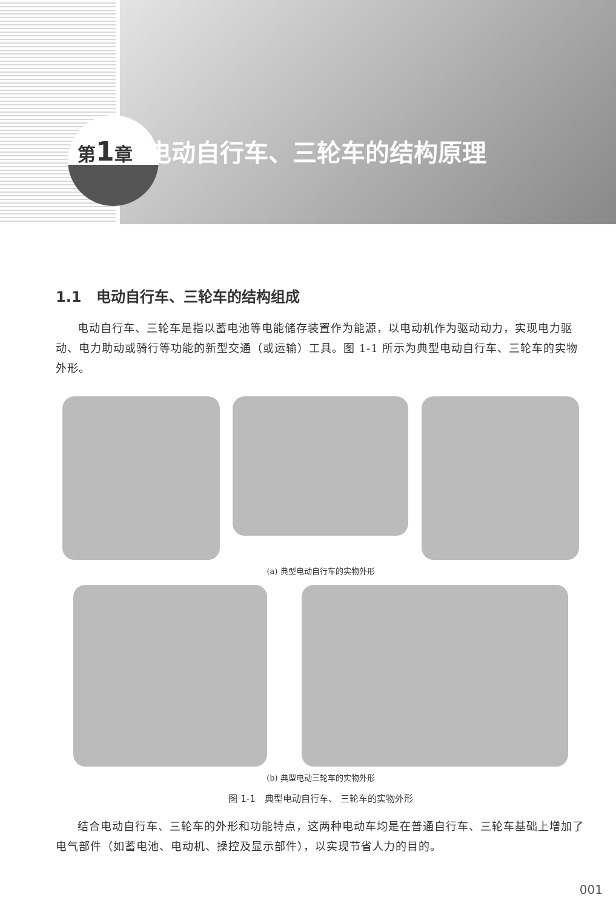第1章 电动自行车、三轮车的结构原理
1.1　电动自行车、三轮车的结构组成
电动自行车、三轮车是指以蓄电池等电能储存装置作为能源，以电动机作为驱动动力，实现电力驱动、电力助动或骑行等功能的新型交通（或运输）工具。图 1-1 所示为典型电动自行车、三轮车的实物外形。
(a) 典型电动自行车的实物外形
(b) 典型电动三轮车的实物外形
图 1-1　典型电动自行车、 三轮车的实物外形
结合电动自行车、三轮车的外形和功能特点，这两种电动车均是在普通自行车、三轮车基础上增加了电气部件（如蓄电池、电动机、操控及显示部件），以实现节省人力的目的。
001